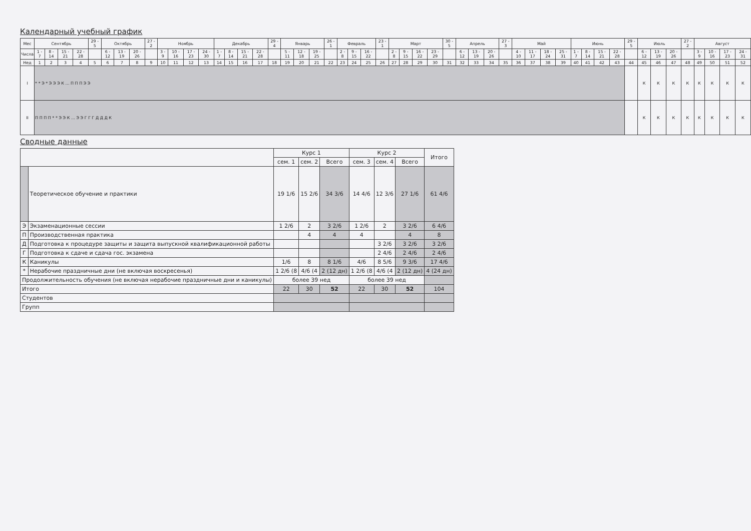Календарный учебный график
| Мес | Сентябрь | | | | 29 - 5 | Октябрь | | | 27 - 2 | Ноябрь | | | | Декабрь | | | | 29 - 4 | Январь | | | 26 - 1 | Февраль | | | 23 - 1 | Март | | | | 30 - 5 | Апрель | | | 27 - 3 | Май | | | | Июнь | | | | 29 - 5 | Июль | | | 27 - 2 | Август | | | |
| --- | --- | --- | --- | --- | --- | --- | --- | --- | --- | --- | --- | --- | --- | --- | --- | --- | --- | --- | --- | --- | --- | --- | --- | --- | --- | --- | --- | --- | --- | --- | --- | --- | --- | --- | --- | --- | --- | --- | --- | --- | --- | --- | --- | --- | --- | --- | --- | --- | --- | --- | --- | --- |
| Числа | 1 - 7 | 8 - 14 | 15 - 21 | 22 - 28 | | 6 - 12 | 13 - 19 | 20 - 26 | | 3 - 9 | 10 - 16 | 17 - 23 | 24 - 30 | 1 - 7 | 8 - 14 | 15 - 21 | 22 - 28 | | 5 - 11 | 12 - 18 | 19 - 25 | | 2 - 8 | 9 - 15 | 16 - 22 | | 2 - 8 | 9 - 15 | 16 - 22 | 23 - 29 | | 6 - 12 | 13 - 19 | 20 - 26 | | 4 - 10 | 11 - 17 | 18 - 24 | 25 - 31 | 1 - 7 | 8 - 14 | 15 - 21 | 22 - 28 | | 6 - 12 | 13 - 19 | 20 - 26 | | 3 - 9 | 10 - 16 | 17 - 23 | 24 - 31 |
| Нед | 1 | 2 | 3 | 4 | 5 | 6 | 7 | 8 | 9 | 10 | 11 | 12 | 13 | 14 | 15 | 16 | 17 | 18 | 19 | 20 | 21 | 22 | 23 | 24 | 25 | 26 | 27 | 28 | 29 | 30 | 31 | 32 | 33 | 34 | 35 | 36 | 37 | 38 | 39 | 40 | 41 | 42 | 43 | 44 | 45 | 46 | 47 | 48 | 49 | 50 | 51 | 52 |
| I | * * Э * Э Э Э К … П П П Э Э | | | | | | | | | | | | | | | | | | | | | | | | | | | | | | | | | | | | | | | | | | | | К | К | К | К | К | К | К | К |
| II | П П П П * * Э Э К … Э Э Г Г Г Д Д Д К | | | | | | | | | | | | | | | | | | | | | | | | | | | | | | | | | | | | | | | | | | | | К | К | К | К | К | К | К | К |
Сводные данные
| | | Курс 1 | | | Курс 2 | | | Итого |
| --- | --- | --- | --- | --- | --- | --- | --- | --- |
| | | сем. 1 | сем. 2 | Всего | сем. 3 | сем. 4 | Всего | |
| | Теоретическое обучение и практики | 19 1/6 | 15 2/6 | 34 3/6 | 14 4/6 | 12 3/6 | 27 1/6 | 61 4/6 |
| Э | Экзаменационные сессии | 1 2/6 | 2 | 3 2/6 | 1 2/6 | 2 | 3 2/6 | 6 4/6 |
| П | Производственная практика | | 4 | 4 | 4 | | 4 | 8 |
| Д | Подготовка к процедуре защиты и защита выпускной квалификационной работы | | | | | 3 2/6 | 3 2/6 | 3 2/6 |
| Г | Подготовка к сдаче и сдача гос. экзамена | | | | | 2 4/6 | 2 4/6 | 2 4/6 |
| К | Каникулы | 1/6 | 8 | 8 1/6 | 4/6 | 8 5/6 | 9 3/6 | 17 4/6 |
| * | Нерабочие праздничные дни (не включая воскресенья) | 1 2/6 (8 | 4/6 (4 | 2 (12 дн) | 1 2/6 (8 | 4/6 (4 | 2 (12 дн) | 4 (24 дн) |
| Продолжительность обучения (не включая нерабочие праздничные дни и каникулы) | | более 39 нед | | | более 39 нед | | | |
| Итого | | 22 | 30 | 52 | 22 | 30 | 52 | 104 |
| Студентов | | | | | | | | |
| Групп | | | | | | | | |